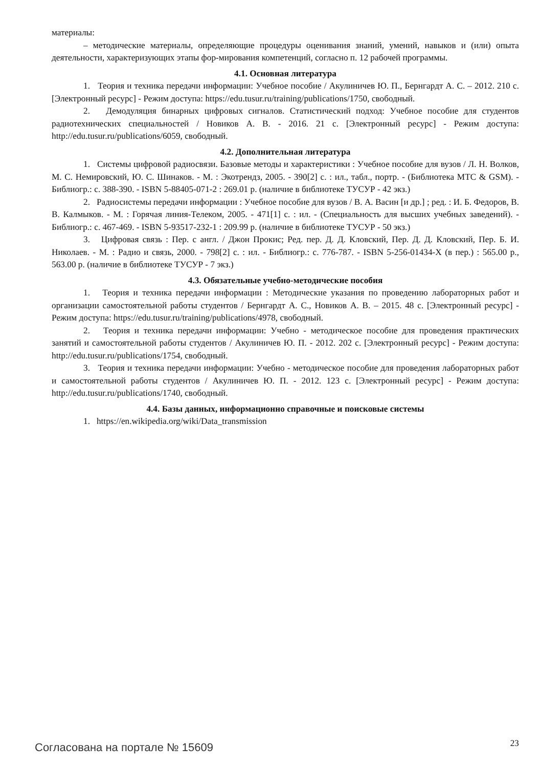материалы:
– методические материалы, определяющие процедуры оценивания знаний, умений, навыков и (или) опыта деятельности, характеризующих этапы фор-мирования компетенций, согласно п. 12 рабочей программы.
4.1. Основная литература
1. Теория и техника передачи информации: Учебное пособие / Акулиничев Ю. П., Бернгардт А. С. – 2012. 210 с. [Электронный ресурс] - Режим доступа: https://edu.tusur.ru/training/publications/1750, свободный.
2. Демодуляция бинарных цифровых сигналов. Статистический подход: Учебное пособие для студентов радиотехнических специальностей / Новиков А. В. - 2016. 21 с. [Электронный ресурс] - Режим доступа: http://edu.tusur.ru/publications/6059, свободный.
4.2. Дополнительная литература
1. Системы цифровой радиосвязи. Базовые методы и характеристики : Учебное пособие для вузов / Л. Н. Волков, М. С. Немировский, Ю. С. Шинаков. - М. : Экотрендз, 2005. - 390[2] с. : ил., табл., портр. - (Библиотека МТС & GSM). - Библиогр.: с. 388-390. - ISBN 5-88405-071-2 : 269.01 р. (наличие в библиотеке ТУСУР - 42 экз.)
2. Радиосистемы передачи информации : Учебное пособие для вузов / В. А. Васин [и др.] ; ред. : И. Б. Федоров, В. В. Калмыков. - М. : Горячая линия-Телеком, 2005. - 471[1] с. : ил. - (Специальность для высших учебных заведений). - Библиогр.: с. 467-469. - ISBN 5-93517-232-1 : 209.99 р. (наличие в библиотеке ТУСУР - 50 экз.)
3. Цифровая связь : Пер. с англ. / Джон Прокис; Ред. пер. Д. Д. Кловский, Пер. Д. Д. Кловский, Пер. Б. И. Николаев. - М. : Радио и связь, 2000. - 798[2] с. : ил. - Библиогр.: с. 776-787. - ISBN 5-256-01434-X (в пер.) : 565.00 р., 563.00 р. (наличие в библиотеке ТУСУР - 7 экз.)
4.3. Обязательные учебно-методические пособия
1. Теория и техника передачи информации : Методические указания по проведению лабораторных работ и организации самостоятельной работы студентов / Бернгардт А. С., Новиков А. В. – 2015. 48 с. [Электронный ресурс] - Режим доступа: https://edu.tusur.ru/training/publications/4978, свободный.
2. Теория и техника передачи информации: Учебно - методическое пособие для проведения практических занятий и самостоятельной работы студентов / Акулиничев Ю. П. - 2012. 202 с. [Электронный ресурс] - Режим доступа: http://edu.tusur.ru/publications/1754, свободный.
3. Теория и техника передачи информации: Учебно - методическое пособие для проведения лабораторных работ и самостоятельной работы студентов / Акулиничев Ю. П. - 2012. 123 с. [Электронный ресурс] - Режим доступа: http://edu.tusur.ru/publications/1740, свободный.
4.4. Базы данных, информационно справочные и поисковые системы
1. https://en.wikipedia.org/wiki/Data_transmission
Согласована на портале № 15609 23